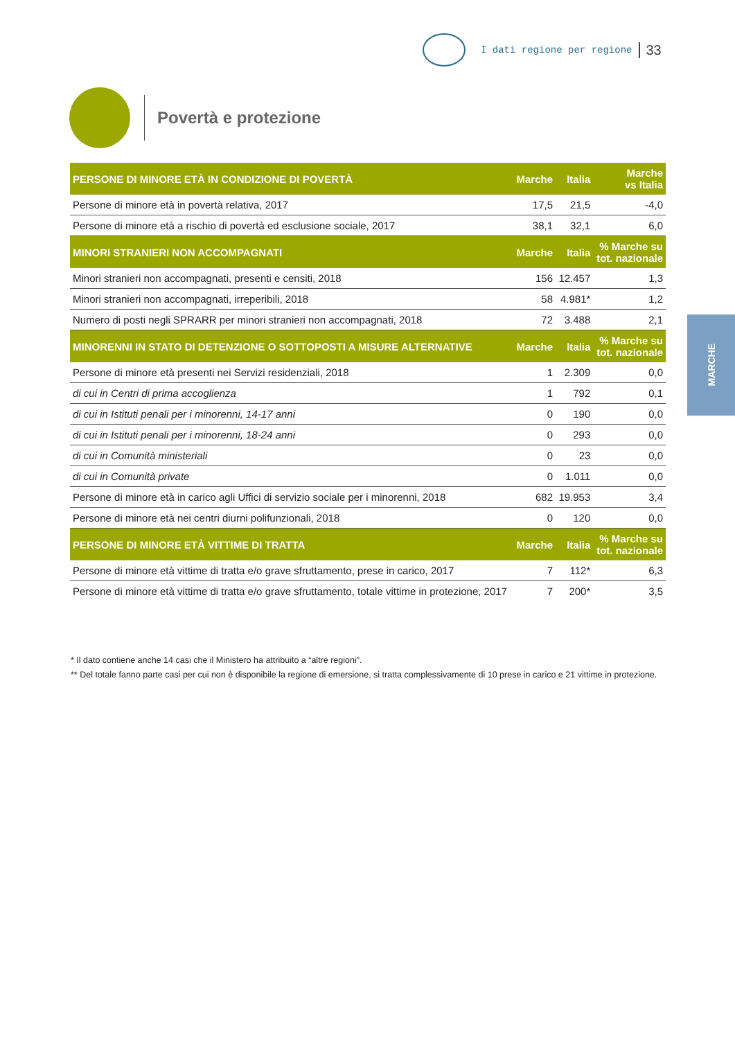I dati regione per regione 33
Povertà e protezione
MARCHE
| PERSONE DI MINORE ETÀ IN CONDIZIONE DI POVERTÀ | Marche | Italia | Marche vs Italia |
| --- | --- | --- | --- |
| Persone di minore età in povertà relativa, 2017 | 17,5 | 21,5 | -4,0 |
| Persone di minore età a rischio di povertà ed esclusione sociale, 2017 | 38,1 | 32,1 | 6,0 |
| MINORI STRANIERI NON ACCOMPAGNATI | Marche | Italia | % Marche su tot. nazionale |
| Minori stranieri non accompagnati, presenti e censiti, 2018 | 156 | 12.457 | 1,3 |
| Minori stranieri non accompagnati, irreperibili, 2018 | 58 | 4.981* | 1,2 |
| Numero di posti negli SPRARR per minori stranieri non accompagnati, 2018 | 72 | 3.488 | 2,1 |
| MINORENNI IN STATO DI DETENZIONE O SOTTOPOSTI A MISURE ALTERNATIVE | Marche | Italia | % Marche su tot. nazionale |
| Persone di minore età presenti nei Servizi residenziali, 2018 | 1 | 2.309 | 0,0 |
| di cui in Centri di prima accoglienza | 1 | 792 | 0,1 |
| di cui in Istituti penali per i minorenni, 14-17 anni | 0 | 190 | 0,0 |
| di cui in Istituti penali per i minorenni, 18-24 anni | 0 | 293 | 0,0 |
| di cui in Comunità ministeriali | 0 | 23 | 0,0 |
| di cui in Comunità private | 0 | 1.011 | 0,0 |
| Persone di minore età in carico agli Uffici di servizio sociale per i minorenni, 2018 | 682 | 19.953 | 3,4 |
| Persone di minore età nei centri diurni polifunzionali, 2018 | 0 | 120 | 0,0 |
| PERSONE DI MINORE ETÀ VITTIME DI TRATTA | Marche | Italia | % Marche su tot. nazionale |
| Persone di minore età vittime di tratta e/o grave sfruttamento, prese in carico, 2017 | 7 | 112* | 6,3 |
| Persone di minore età vittime di tratta e/o grave sfruttamento, totale vittime in protezione, 2017 | 7 | 200* | 3,5 |
* Il dato contiene anche 14 casi che il Ministero ha attribuito a “altre regioni”.
** Del totale fanno parte casi per cui non è disponibile la regione di emersione, si tratta complessivamente di 10 prese in carico e 21 vittime in protezione.